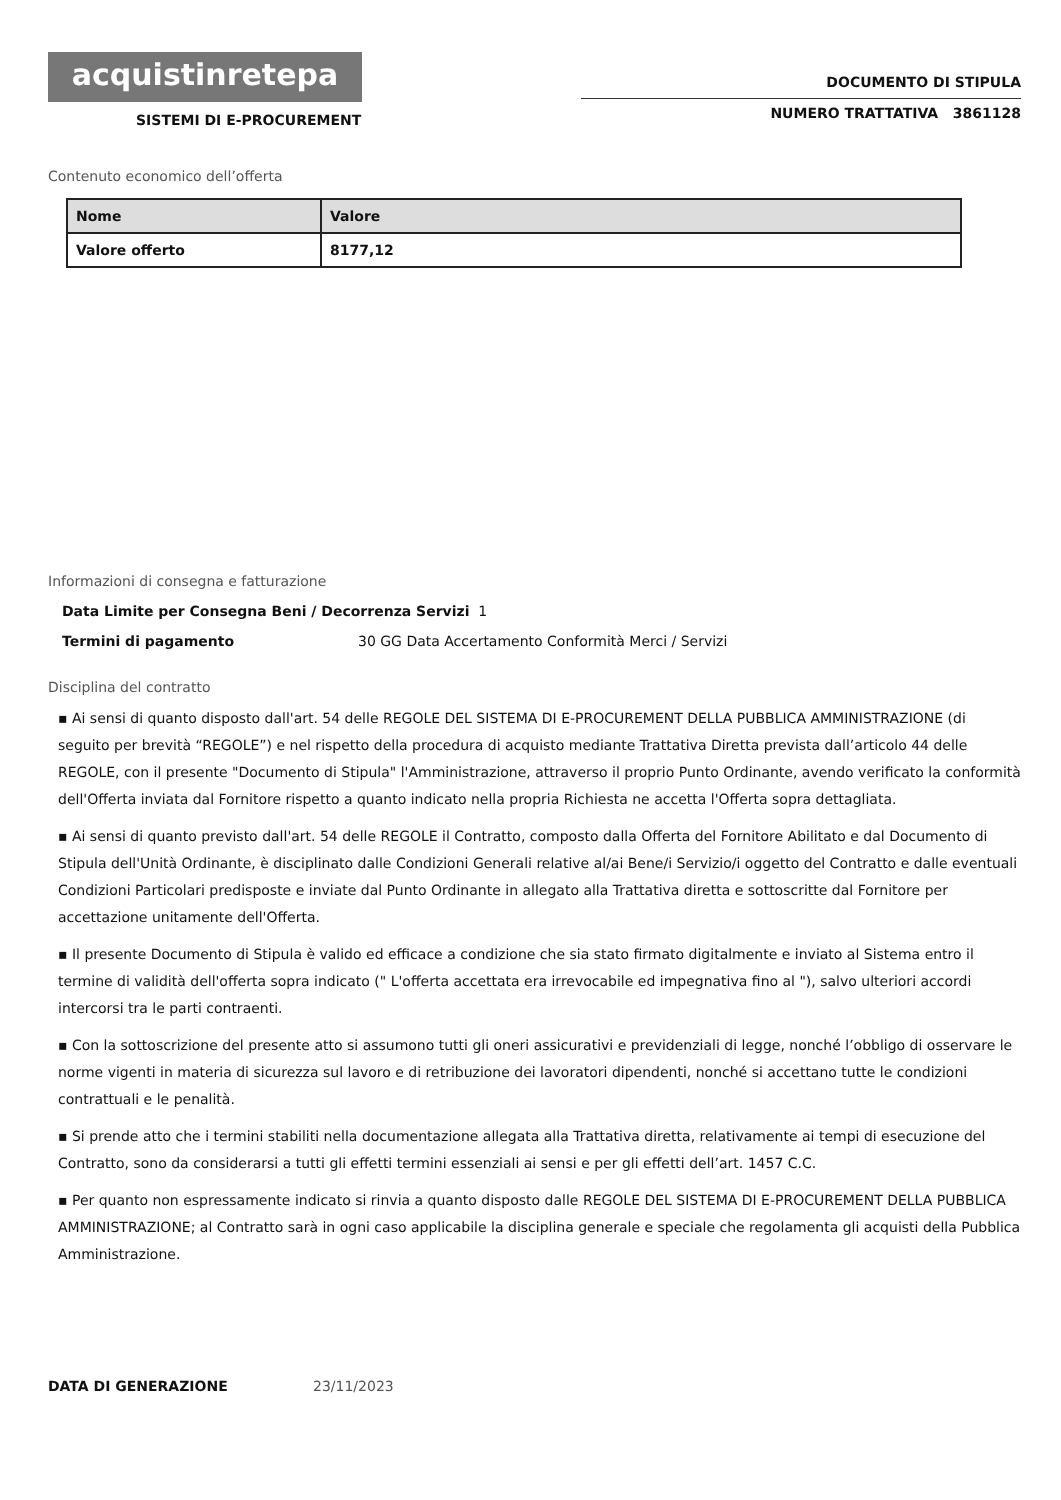acquistinretepa
SISTEMI DI E-PROCUREMENT
DOCUMENTO DI STIPULA
NUMERO TRATTATIVA 3861128
Contenuto economico dell’offerta
| Nome | Valore |
| --- | --- |
| Valore offerto | 8177,12 |
Informazioni di consegna e fatturazione
Data Limite per Consegna Beni / Decorrenza Servizi 1
Termini di pagamento 30 GG Data Accertamento Conformità Merci / Servizi
Disciplina del contratto
▪ Ai sensi di quanto disposto dall'art. 54 delle REGOLE DEL SISTEMA DI E-PROCUREMENT DELLA PUBBLICA AMMINISTRAZIONE (di seguito per brevità “REGOLE”) e nel rispetto della procedura di acquisto mediante Trattativa Diretta prevista dall’articolo 44 delle REGOLE, con il presente "Documento di Stipula" l'Amministrazione, attraverso il proprio Punto Ordinante, avendo verificato la conformità dell'Offerta inviata dal Fornitore rispetto a quanto indicato nella propria Richiesta ne accetta l'Offerta sopra dettagliata.
▪ Ai sensi di quanto previsto dall'art. 54 delle REGOLE il Contratto, composto dalla Offerta del Fornitore Abilitato e dal Documento di Stipula dell'Unità Ordinante, è disciplinato dalle Condizioni Generali relative al/ai Bene/i Servizio/i oggetto del Contratto e dalle eventuali Condizioni Particolari predisposte e inviate dal Punto Ordinante in allegato alla Trattativa diretta e sottoscritte dal Fornitore per accettazione unitamente dell'Offerta.
▪ Il presente Documento di Stipula è valido ed efficace a condizione che sia stato firmato digitalmente e inviato al Sistema entro il termine di validità dell'offerta sopra indicato (" L'offerta accettata era irrevocabile ed impegnativa fino al "), salvo ulteriori accordi intercorsi tra le parti contraenti.
▪ Con la sottoscrizione del presente atto si assumono tutti gli oneri assicurativi e previdenziali di legge, nonché l’obbligo di osservare le norme vigenti in materia di sicurezza sul lavoro e di retribuzione dei lavoratori dipendenti, nonché si accettano tutte le condizioni contrattuali e le penalità.
▪ Si prende atto che i termini stabiliti nella documentazione allegata alla Trattativa diretta, relativamente ai tempi di esecuzione del Contratto, sono da considerarsi a tutti gli effetti termini essenziali ai sensi e per gli effetti dell’art. 1457 C.C.
▪ Per quanto non espressamente indicato si rinvia a quanto disposto dalle REGOLE DEL SISTEMA DI E-PROCUREMENT DELLA PUBBLICA AMMINISTRAZIONE; al Contratto sarà in ogni caso applicabile la disciplina generale e speciale che regolamenta gli acquisti della Pubblica Amministrazione.
DATA DI GENERAZIONE 23/11/2023